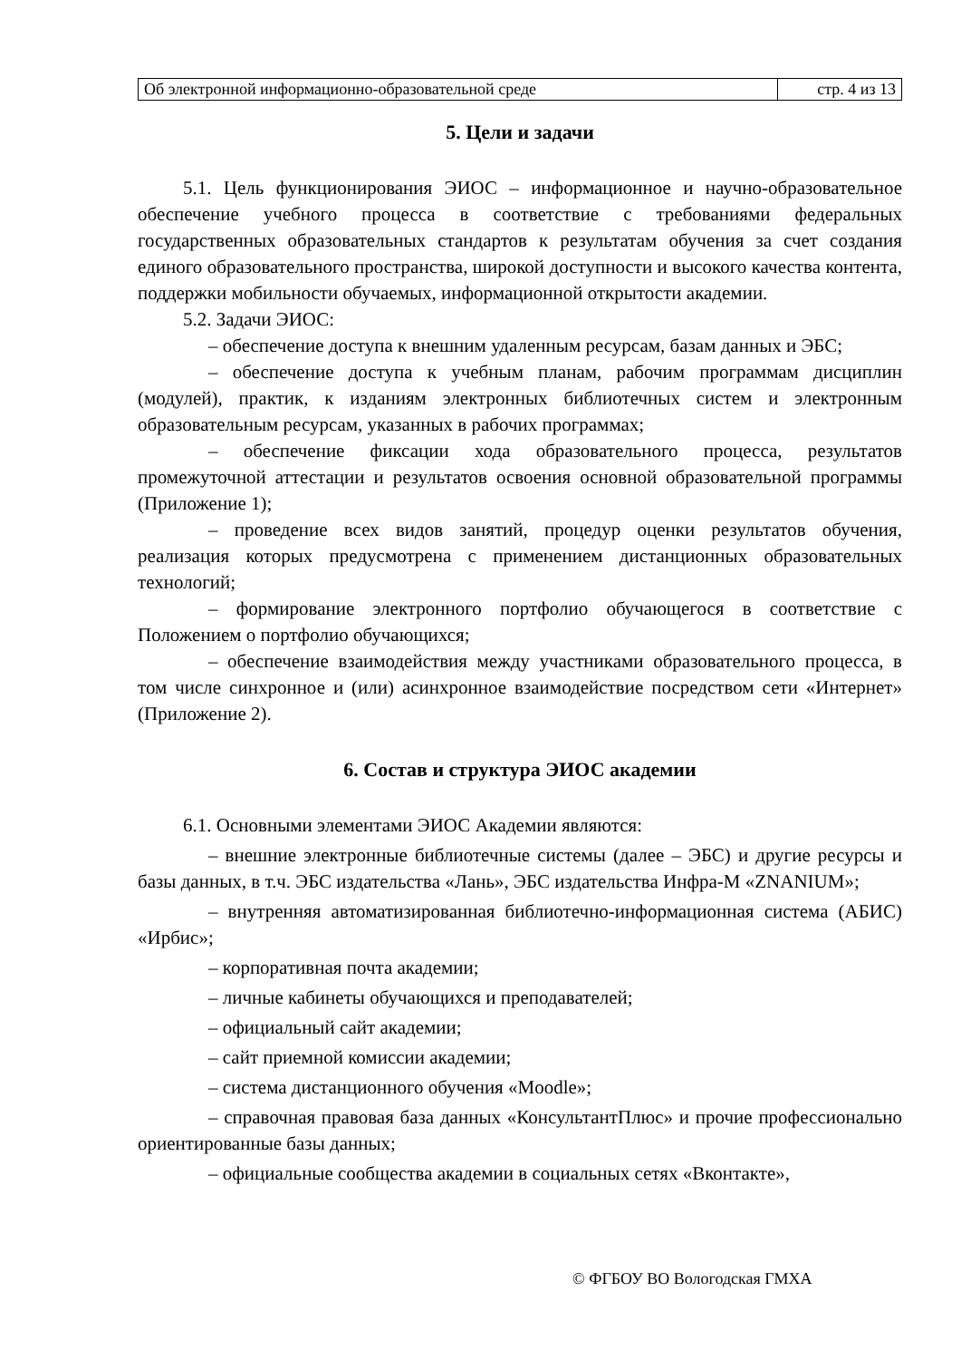| Об электронной информационно-образовательной среде | стр. 4 из 13 |
5. Цели и задачи
5.1. Цель функционирования ЭИОС – информационное и научно-образовательное обеспечение учебного процесса в соответствие с требованиями федеральных государственных образовательных стандартов к результатам обучения за счет создания единого образовательного пространства, широкой доступности и высокого качества контента, поддержки мобильности обучаемых, информационной открытости академии.
5.2. Задачи ЭИОС:
– обеспечение доступа к внешним удаленным ресурсам, базам данных и ЭБС;
– обеспечение доступа к учебным планам, рабочим программам дисциплин (модулей), практик, к изданиям электронных библиотечных систем и электронным образовательным ресурсам, указанных в рабочих программах;
– обеспечение фиксации хода образовательного процесса, результатов промежуточной аттестации и результатов освоения основной образовательной программы (Приложение 1);
– проведение всех видов занятий, процедур оценки результатов обучения, реализация которых предусмотрена с применением дистанционных образовательных технологий;
– формирование электронного портфолио обучающегося в соответствие с Положением о портфолио обучающихся;
– обеспечение взаимодействия между участниками образовательного процесса, в том числе синхронное и (или) асинхронное взаимодействие посредством сети «Интернет» (Приложение 2).
6. Состав и структура ЭИОС академии
6.1. Основными элементами ЭИОС Академии являются:
– внешние электронные библиотечные системы (далее – ЭБС) и другие ресурсы и базы данных, в т.ч. ЭБС издательства «Лань», ЭБС издательства Инфра-М «ZNANIUM»;
– внутренняя автоматизированная библиотечно-информационная система (АБИС) «Ирбис»;
– корпоративная почта академии;
– личные кабинеты обучающихся и преподавателей;
– официальный сайт академии;
– сайт приемной комиссии академии;
– система дистанционного обучения «Moodle»;
– справочная правовая база данных «КонсультантПлюс» и прочие профессионально ориентированные базы данных;
– официальные сообщества академии в социальных сетях «Вконтакте»,
© ФГБОУ ВО Вологодская ГМХА